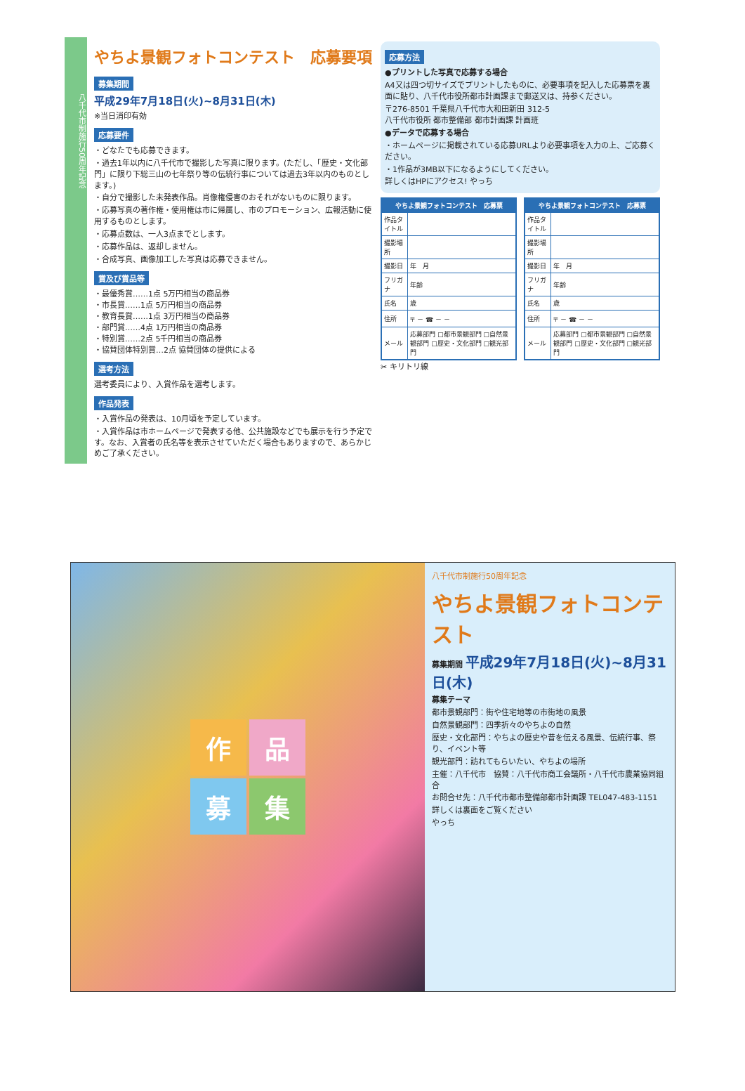八千代市制施行50周年記念
やちよ景観フォトコンテスト　応募要項
募集期間
平成29年7月18日(火)~8月31日(木)
※当日消印有効
応募要件
・どなたでも応募できます。
・過去1年以内に八千代市で撮影した写真に限ります。(ただし、「歴史・文化部門」に限り下総三山の七年祭り等の伝統行事については過去3年以内のものとします。)
・自分で撮影した未発表作品。肖像権侵害のおそれがないものに限ります。
・応募写真の著作権・使用権は市に帰属し、市のプロモーション、広報活動に使用するものとします。
・応募点数は、一人3点までとします。
・応募作品は、返却しません。
・合成写真、画像加工した写真は応募できません。
賞及び賞品等
・最優秀賞……1点 5万円相当の商品券
・市長賞……1点 5万円相当の商品券
・教育長賞……1点 3万円相当の商品券
・部門賞……4点 1万円相当の商品券
・特別賞……2点 5千円相当の商品券
・協賛団体特別賞…2点 協賛団体の提供による
選考方法
選考委員により、入賞作品を選考します。
作品発表
・入賞作品の発表は、10月頃を予定しています。
・入賞作品は市ホームページで発表する他、公共施設などでも展示を行う予定です。なお、入賞者の氏名等を表示させていただく場合もありますので、あらかじめご了承ください。
応募方法
●プリントした写真で応募する場合
A4又は四つ切サイズでプリントしたものに、必要事項を記入した応募票を裏面に貼り、八千代市役所都市計画課まで郵送又は、持参ください。
〒276-8501 千葉県八千代市大和田新田 312-5
八千代市役所 都市整備部 都市計画課 計画班
●データで応募する場合
・ホームページに掲載されている応募URLより必要事項を入力の上、ご応募ください。
・1作品が3MB以下になるようにしてください。
詳しくはHPにアクセス! やっち
| やちよ景観フォトコンテスト 応募票 | |
| --- | --- |
| 作品タイトル | |
| 撮影場所 | |
| 撮影日 | 年 月 |
| フリガナ | 年齢 |
| 氏名 | 歳 |
| 住所 | 〒 － ☎ － － |
| メール | 応募部門 □都市景観部門 □自然景観部門 □歴史・文化部門 □観光部門 |
| やちよ景観フォトコンテスト 応募票 | |
| --- | --- |
| 作品タイトル | |
| 撮影場所 | |
| 撮影日 | 年 月 |
| フリガナ | 年齢 |
| 氏名 | 歳 |
| 住所 | 〒 － ☎ － － |
| メール | 応募部門 □都市景観部門 □自然景観部門 □歴史・文化部門 □観光部門 |
✂ キリトリ線
作
品
募
集
八千代市制施行50周年記念
やちよ景観フォトコンテスト
募集期間 平成29年7月18日(火)~8月31日(木)
募集テーマ
都市景観部門：街や住宅地等の市街地の風景
自然景観部門：四季折々のやちよの自然
歴史・文化部門：やちよの歴史や昔を伝える風景、伝統行事、祭り、イベント等
観光部門：訪れてもらいたい、やちよの場所
主催：八千代市　協賛：八千代市商工会議所・八千代市農業協同組合
お問合せ先：八千代市都市整備部都市計画課 TEL047-483-1151
詳しくは裏面をご覧ください
やっち